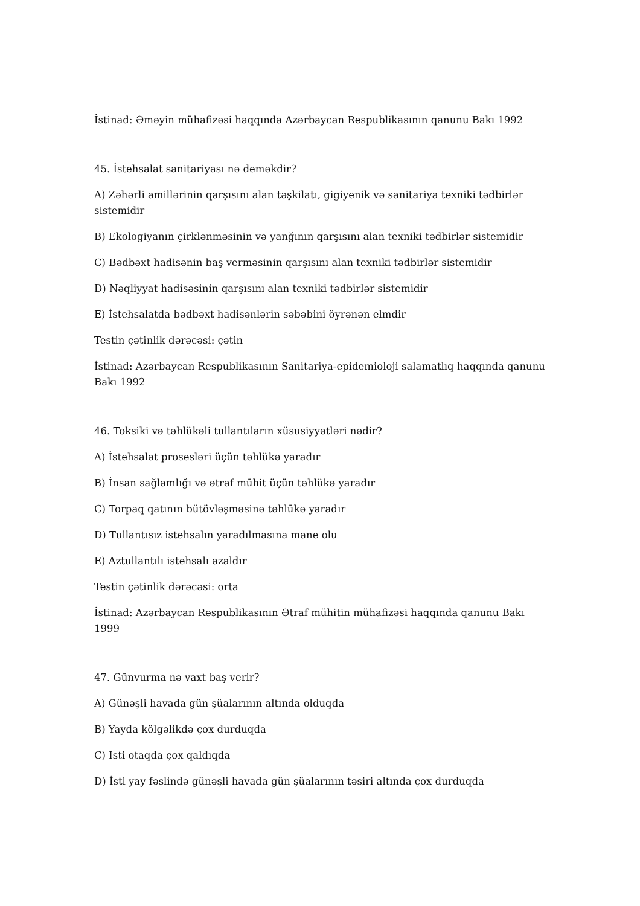İstinad: Əməyin mühafizəsi haqqında Azərbaycan Respublikasının qanunu Bakı 1992
45. İstehsalat sanitariyası nə deməkdir?
A) Zəhərli amillərinin qarşısını alan təşkilatı, gigiyenik və sanitariya texniki tədbirlər sistemidir
B) Ekologiyanın çirklənməsinin və yanğının qarşısını alan texniki tədbirlər sistemidir
C) Bədbəxt hadisənin baş verməsinin qarşısını alan texniki tədbirlər sistemidir
D) Nəqliyyat hadisəsinin qarşısını alan texniki tədbirlər sistemidir
E) İstehsalatda bədbəxt hadisənlərin səbəbini öyrənən elmdir
Testin çətinlik dərəcəsi: çətin
İstinad: Azərbaycan Respublikasının Sanitariya-epidemioloji salamatlıq haqqında qanunu Bakı 1992
46. Toksiki və təhlükəli tullantıların xüsusiyyətləri nədir?
A) İstehsalat prosesləri üçün təhlükə yaradır
B) İnsan sağlamlığı və ətraf mühit üçün təhlükə yaradır
C) Torpaq qatının bütövləşməsinə təhlükə yaradır
D) Tullantısız istehsalın yaradılmasına mane olu
E) Aztullantılı istehsalı azaldır
Testin çətinlik dərəcəsi: orta
İstinad: Azərbaycan Respublikasının Ətraf mühitin mühafizəsi haqqında qanunu Bakı 1999
47. Günvurma nə vaxt baş verir?
A) Günəşli havada gün şüalarının altında olduqda
B) Yayda kölgəlikdə çox durduqda
C) Isti otaqda çox qaldıqda
D) İsti yay fəslində günəşli havada gün şüalarının təsiri altında çox durduqda